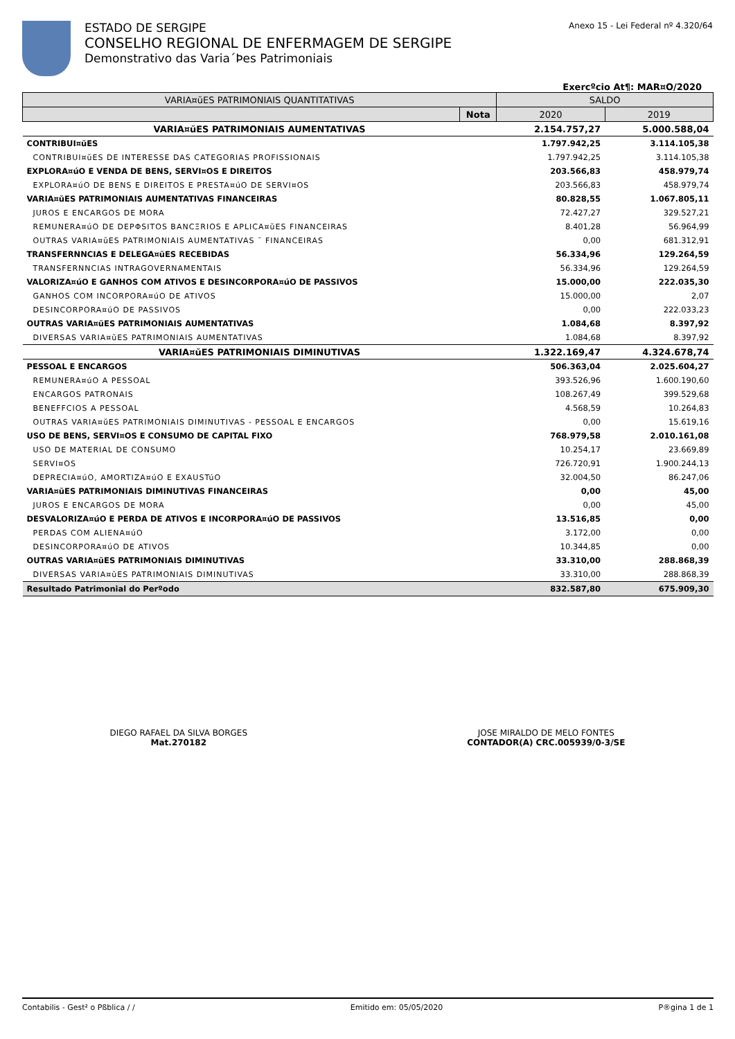ESTADO DE SERGIPE
CONSELHO REGIONAL DE ENFERMAGEM DE SERGIPE
Demonstrativo das Varia´Þes Patrimoniais
Anexo 15 - Lei Federal nº 4.320/64
Exercºcio At¶: MAR¤O/2020
| VARIA¤ŭES PATRIMONIAIS QUANTITATIVAS | | SALDO | |
| --- | --- | --- | --- |
| | Nota | 2020 | 2019 |
| VARIA¤ŭES PATRIMONIAIS AUMENTATIVAS | | 2.154.757,27 | 5.000.588,04 |
| CONTRIBUI¤ŭES | | 1.797.942,25 | 3.114.105,38 |
| CONTRIBUI¤ŭES DE INTERESSE DAS CATEGORIAS PROFISSIONAIS | | 1.797.942,25 | 3.114.105,38 |
| EXPLORA¤úO E VENDA DE BENS, SERVI¤OS E DIREITOS | | 203.566,83 | 458.979,74 |
| EXPLORA¤úO DE BENS E DIREITOS E PRESTA¤úO DE SERVI¤OS | | 203.566,83 | 458.979,74 |
| VARIA¤ŭES PATRIMONIAIS AUMENTATIVAS FINANCEIRAS | | 80.828,55 | 1.067.805,11 |
| JUROS E ENCARGOS DE MORA | | 72.427,27 | 329.527,21 |
| REMUNERA¤úO DE DEPΦSITOS BANCΞRIOS E APLICA¤ŭES FINANCEIRAS | | 8.401,28 | 56.964,99 |
| OUTRAS VARIA¤ŭES PATRIMONIAIS AUMENTATIVAS ¯ FINANCEIRAS | | 0,00 | 681.312,91 |
| TRANSFERNNCIAS E DELEGA¤ŭES RECEBIDAS | | 56.334,96 | 129.264,59 |
| TRANSFERNNCIAS INTRAGOVERNAMENTAIS | | 56.334,96 | 129.264,59 |
| VALORIZA¤úO E GANHOS COM ATIVOS E DESINCORPORA¤úO DE PASSIVOS | | 15.000,00 | 222.035,30 |
| GANHOS COM INCORPORA¤úO DE ATIVOS | | 15.000,00 | 2,07 |
| DESINCORPORA¤úO DE PASSIVOS | | 0,00 | 222.033,23 |
| OUTRAS VARIA¤ŭES PATRIMONIAIS AUMENTATIVAS | | 1.084,68 | 8.397,92 |
| DIVERSAS VARIA¤ŭES PATRIMONIAIS AUMENTATIVAS | | 1.084,68 | 8.397,92 |
| VARIA¤ŭES PATRIMONIAIS DIMINUTIVAS | | 1.322.169,47 | 4.324.678,74 |
| PESSOAL E ENCARGOS | | 506.363,04 | 2.025.604,27 |
| REMUNERA¤úO A PESSOAL | | 393.526,96 | 1.600.190,60 |
| ENCARGOS PATRONAIS | | 108.267,49 | 399.529,68 |
| BENEFFCIOS A PESSOAL | | 4.568,59 | 10.264,83 |
| OUTRAS VARIA¤ŭES PATRIMONIAIS DIMINUTIVAS - PESSOAL E ENCARGOS | | 0,00 | 15.619,16 |
| USO DE BENS, SERVI¤OS E CONSUMO DE CAPITAL FIXO | | 768.979,58 | 2.010.161,08 |
| USO DE MATERIAL DE CONSUMO | | 10.254,17 | 23.669,89 |
| SERVI¤OS | | 726.720,91 | 1.900.244,13 |
| DEPRECIA¤úO, AMORTIZA¤úO E EXAUSTúO | | 32.004,50 | 86.247,06 |
| VARIA¤ŭES PATRIMONIAIS DIMINUTIVAS FINANCEIRAS | | 0,00 | 45,00 |
| JUROS E ENCARGOS DE MORA | | 0,00 | 45,00 |
| DESVALORIZA¤úO E PERDA DE ATIVOS E INCORPORA¤úO DE PASSIVOS | | 13.516,85 | 0,00 |
| PERDAS COM ALIENA¤úO | | 3.172,00 | 0,00 |
| DESINCORPORA¤úO DE ATIVOS | | 10.344,85 | 0,00 |
| OUTRAS VARIA¤ŭES PATRIMONIAIS DIMINUTIVAS | | 33.310,00 | 288.868,39 |
| DIVERSAS VARIA¤ŭES PATRIMONIAIS DIMINUTIVAS | | 33.310,00 | 288.868,39 |
| Resultado Patrimonial do Perºodo | | 832.587,80 | 675.909,30 |
DIEGO RAFAEL DA SILVA BORGES
Mat.270182
JOSE MIRALDO DE MELO FONTES
CONTADOR(A) CRC.005939/0-3/SE
Contabilis - Gest² o Pßblica / / Emitido em: 05/05/2020 P®gina 1 de 1